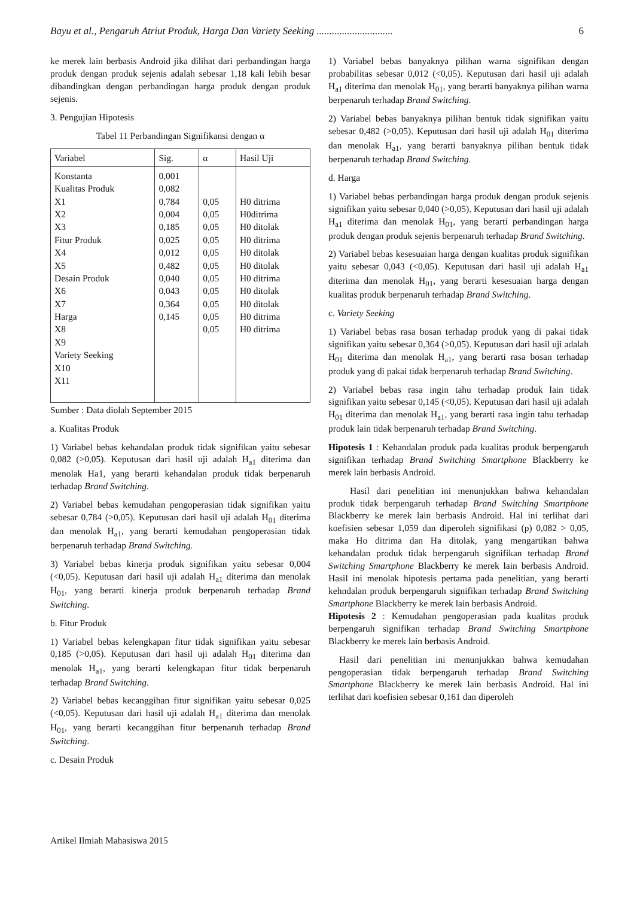Bayu et al., Pengaruh Atriut Produk, Harga Dan Variety Seeking .............................. 6
ke merek lain berbasis Android jika dilihat dari perbandingan harga produk dengan produk sejenis adalah sebesar 1,18 kali lebih besar dibandingkan dengan perbandingan harga produk dengan produk sejenis.
3. Pengujian Hipotesis
Tabel 11 Perbandingan Signifikansi dengan α
| Variabel | Sig. | α | Hasil Uji |
| --- | --- | --- | --- |
| Konstanta Kualitas Produk X1 X2 X3 Fitur Produk X4 X5 Desain Produk X6 X7 Harga X8 X9 Variety Seeking X10 X11 | 0,001 0,082 0,784 0,004 0,185 0,025 0,012 0,482 0,040 0,043 0,364 0,145 | 0,05 0,05 0,05 0,05 0,05 0,05 0,05 0,05 0,05 0,05 0,05 | H0 ditrima H0ditrima H0 ditolak H0 ditrima H0 ditolak H0 ditolak H0 ditrima H0 ditolak H0 ditolak H0 ditrima H0 ditrima |
Sumber : Data diolah September 2015
a. Kualitas Produk
1) Variabel bebas kehandalan produk tidak signifikan yaitu sebesar 0,082 (>0,05). Keputusan dari hasil uji adalah H<sub>a1</sub> diterima dan menolak Ha1, yang berarti kehandalan produk tidak berpenaruh terhadap Brand Switching.
2) Variabel bebas kemudahan pengoperasian tidak signifikan yaitu sebesar 0,784 (>0,05). Keputusan dari hasil uji adalah H<sub>01</sub> diterima dan menolak H<sub>a1</sub>, yang berarti kemudahan pengoperasian tidak berpenaruh terhadap Brand Switching.
3) Variabel bebas kinerja produk signifikan yaitu sebesar 0,004 (<0,05). Keputusan dari hasil uji adalah H<sub>a1</sub> diterima dan menolak H<sub>01</sub>, yang berarti kinerja produk berpenaruh terhadap Brand Switching.
b. Fitur Produk
1) Variabel bebas kelengkapan fitur tidak signifikan yaitu sebesar 0,185 (>0,05). Keputusan dari hasil uji adalah H<sub>01</sub> diterima dan menolak H<sub>a1</sub>, yang berarti kelengkapan fitur tidak berpenaruh terhadap Brand Switching.
2) Variabel bebas kecanggihan fitur signifikan yaitu sebesar 0,025 (<0,05). Keputusan dari hasil uji adalah H<sub>a1</sub> diterima dan menolak H<sub>01</sub>, yang berarti kecanggihan fitur berpenaruh terhadap Brand Switching.
c. Desain Produk
1) Variabel bebas banyaknya pilihan warna signifikan dengan probabilitas sebesar 0,012 (<0,05). Keputusan dari hasil uji adalah H<sub>a1</sub> diterima dan menolak H<sub>01</sub>, yang berarti banyaknya pilihan warna berpenaruh terhadap Brand Switching.
2) Variabel bebas banyaknya pilihan bentuk tidak signifikan yaitu sebesar 0,482 (>0,05). Keputusan dari hasil uji adalah H<sub>01</sub> diterima dan menolak H<sub>a1</sub>, yang berarti banyaknya pilihan bentuk tidak berpenaruh terhadap Brand Switching.
d. Harga
1) Variabel bebas perbandingan harga produk dengan produk sejenis signifikan yaitu sebesar 0,040 (>0,05). Keputusan dari hasil uji adalah H<sub>a1</sub> diterima dan menolak H<sub>01</sub>, yang berarti perbandingan harga produk dengan produk sejenis berpenaruh terhadap Brand Switching.
2) Variabel bebas kesesuaian harga dengan kualitas produk signifikan yaitu sebesar 0,043 (<0,05). Keputusan dari hasil uji adalah H<sub>a1</sub> diterima dan menolak H<sub>01</sub>, yang berarti kesesuaian harga dengan kualitas produk berpenaruh terhadap Brand Switching.
c. Variety Seeking
1) Variabel bebas rasa bosan terhadap produk yang di pakai tidak signifikan yaitu sebesar 0,364 (>0,05). Keputusan dari hasil uji adalah H<sub>01</sub> diterima dan menolak H<sub>a1</sub>, yang berarti rasa bosan terhadap produk yang di pakai tidak berpenaruh terhadap Brand Switching.
2) Variabel bebas rasa ingin tahu terhadap produk lain tidak signifikan yaitu sebesar 0,145 (<0,05). Keputusan dari hasil uji adalah H<sub>01</sub> diterima dan menolak H<sub>a1</sub>, yang berarti rasa ingin tahu terhadap produk lain tidak berpenaruh terhadap Brand Switching.
Hipotesis 1 : Kehandalan produk pada kualitas produk berpengaruh signifikan terhadap Brand Switching Smartphone Blackberry ke merek lain berbasis Android.
Hasil dari penelitian ini menunjukkan bahwa kehandalan produk tidak berpengaruh terhadap Brand Switching Smartphone Blackberry ke merek lain berbasis Android. Hal ini terlihat dari koefisien sebesar 1,059 dan diperoleh signifikasi (p) 0,082 > 0,05, maka Ho ditrima dan Ha ditolak, yang mengartikan bahwa kehandalan produk tidak berpengaruh signifikan terhadap Brand Switching Smartphone Blackberry ke merek lain berbasis Android. Hasil ini menolak hipotesis pertama pada penelitian, yang berarti kehndalan produk berpengaruh signifikan terhadap Brand Switching Smartphone Blackberry ke merek lain berbasis Android.
Hipotesis 2 : Kemudahan pengoperasian pada kualitas produk berpengaruh signifikan terhadap Brand Switching Smartphone Blackberry ke merek lain berbasis Android.
Hasil dari penelitian ini menunjukkan bahwa kemudahan pengoperasian tidak berpengaruh terhadap Brand Switching Smartphone Blackberry ke merek lain berbasis Android. Hal ini terlihat dari koefisien sebesar 0,161 dan diperoleh
Artikel Ilmiah Mahasiswa 2015